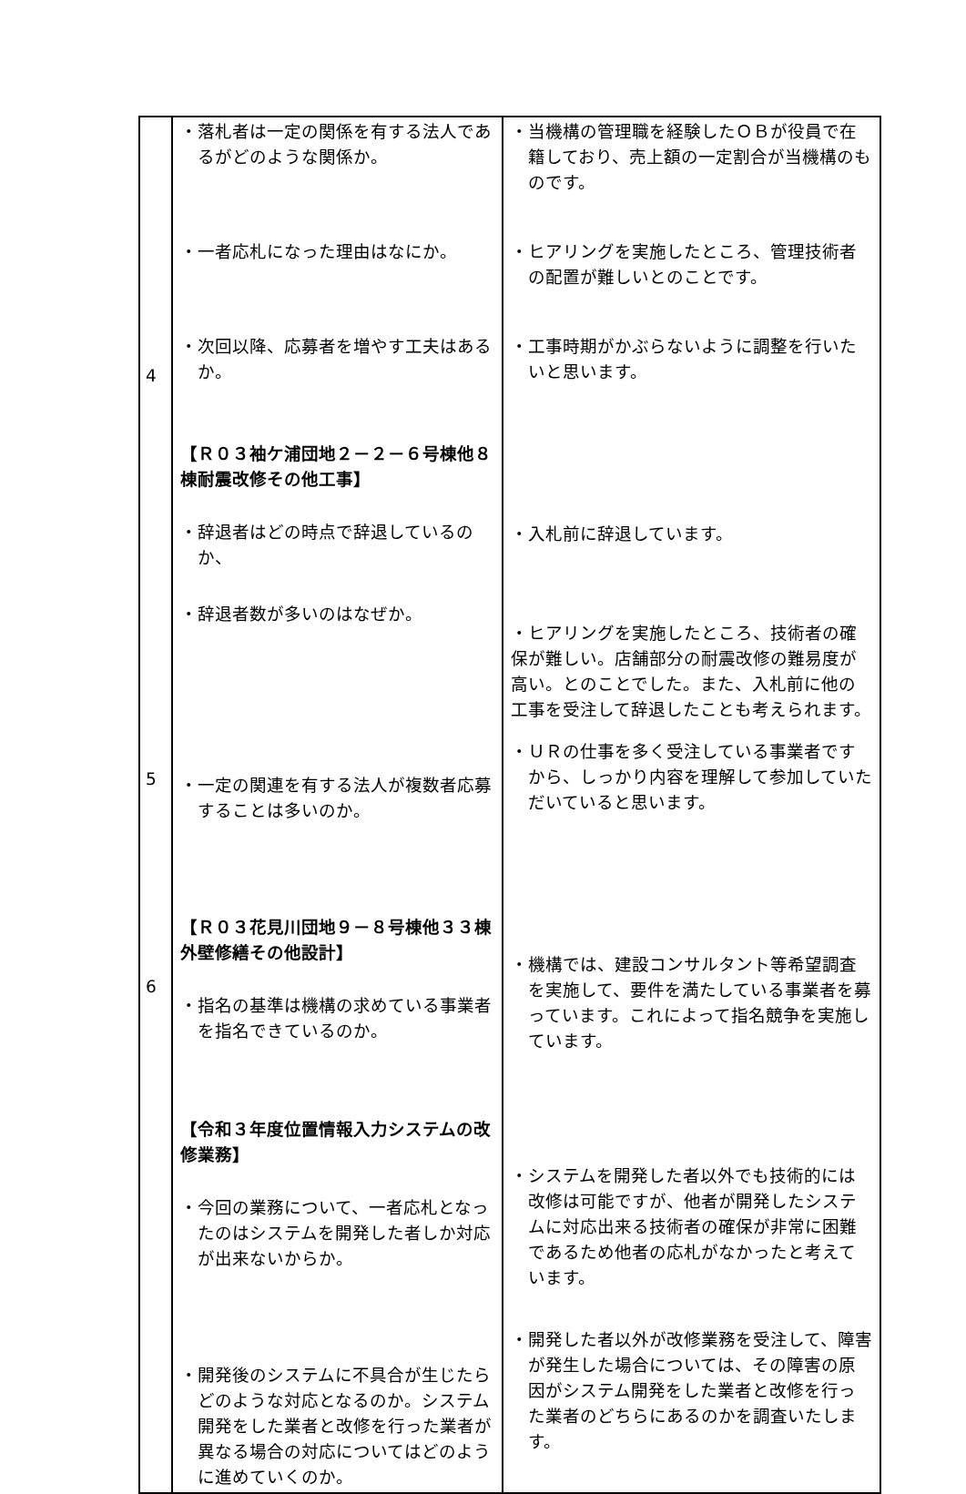| 4 5 6 | ・落札者は一定の関係を有する法人であるがどのような関係か。 ・一者応札になった理由はなにか。 ・次回以降、応募者を増やす工夫はあるか。 【Ｒ０３袖ケ浦団地２－２－６号棟他８棟耐震改修その他工事】 ・辞退者はどの時点で辞退しているのか、 ・辞退者数が多いのはなぜか。 ・一定の関連を有する法人が複数者応募することは多いのか。 【Ｒ０３花見川団地９－８号棟他３３棟外壁修繕その他設計】 ・指名の基準は機構の求めている事業者を指名できているのか。 【令和３年度位置情報入力システムの改修業務】 ・今回の業務について、一者応札となったのはシステムを開発した者しか対応が出来ないからか。 ・開発後のシステムに不具合が生じたらどのような対応となるのか。システム開発をした業者と改修を行った業者が異なる場合の対応についてはどのように進めていくのか。 | ・当機構の管理職を経験したＯＢが役員で在籍しており、売上額の一定割合が当機構のものです。 ・ヒアリングを実施したところ、管理技術者の配置が難しいとのことです。 ・工事時期がかぶらないように調整を行いたいと思います。 ・入札前に辞退しています。 ・ヒアリングを実施したところ、技術者の確保が難しい。店舗部分の耐震改修の難易度が高い。とのことでした。また、入札前に他の工事を受注して辞退したことも考えられます。 ・ＵＲの仕事を多く受注している事業者ですから、しっかり内容を理解して参加していただいていると思います。 ・機構では、建設コンサルタント等希望調査を実施して、要件を満たしている事業者を募っています。これによって指名競争を実施しています。 ・システムを開発した者以外でも技術的には改修は可能ですが、他者が開発したシステムに対応出来る技術者の確保が非常に困難であるため他者の応札がなかったと考えています。 ・開発した者以外が改修業務を受注して、障害が発生した場合については、その障害の原因がシステム開発をした業者と改修を行った業者のどちらにあるのかを調査いたします。 |